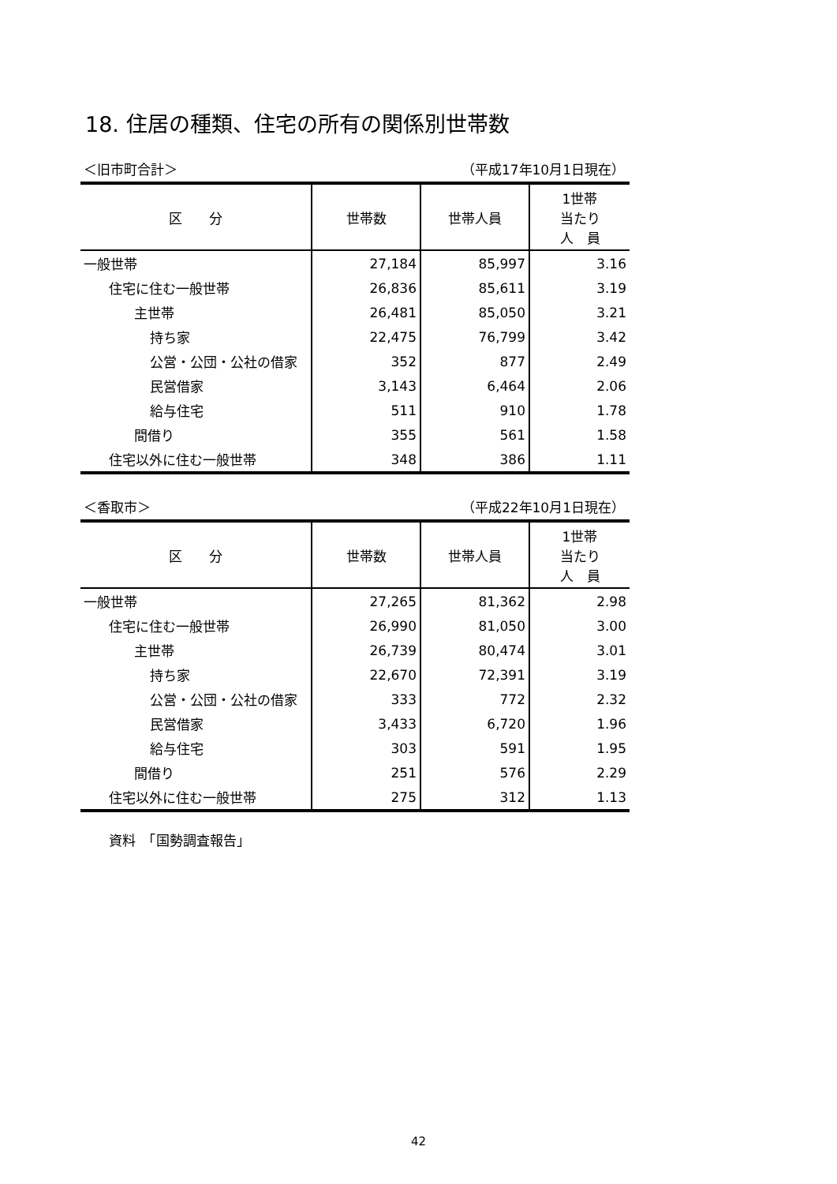18. 住居の種類、住宅の所有の関係別世帯数
＜旧市町合計＞ （平成17年10月1日現在）
| 区 分 | 世帯数 | 世帯人員 | 1世帯 当たり 人 員 |
| --- | --- | --- | --- |
| 一般世帯 | 27,184 | 85,997 | 3.16 |
| 住宅に住む一般世帯 | 26,836 | 85,611 | 3.19 |
| 主世帯 | 26,481 | 85,050 | 3.21 |
| 持ち家 | 22,475 | 76,799 | 3.42 |
| 公営・公団・公社の借家 | 352 | 877 | 2.49 |
| 民営借家 | 3,143 | 6,464 | 2.06 |
| 給与住宅 | 511 | 910 | 1.78 |
| 間借り | 355 | 561 | 1.58 |
| 住宅以外に住む一般世帯 | 348 | 386 | 1.11 |
＜香取市＞ （平成22年10月1日現在）
| 区 分 | 世帯数 | 世帯人員 | 1世帯 当たり 人 員 |
| --- | --- | --- | --- |
| 一般世帯 | 27,265 | 81,362 | 2.98 |
| 住宅に住む一般世帯 | 26,990 | 81,050 | 3.00 |
| 主世帯 | 26,739 | 80,474 | 3.01 |
| 持ち家 | 22,670 | 72,391 | 3.19 |
| 公営・公団・公社の借家 | 333 | 772 | 2.32 |
| 民営借家 | 3,433 | 6,720 | 1.96 |
| 給与住宅 | 303 | 591 | 1.95 |
| 間借り | 251 | 576 | 2.29 |
| 住宅以外に住む一般世帯 | 275 | 312 | 1.13 |
資料　「国勢調査報告」
42